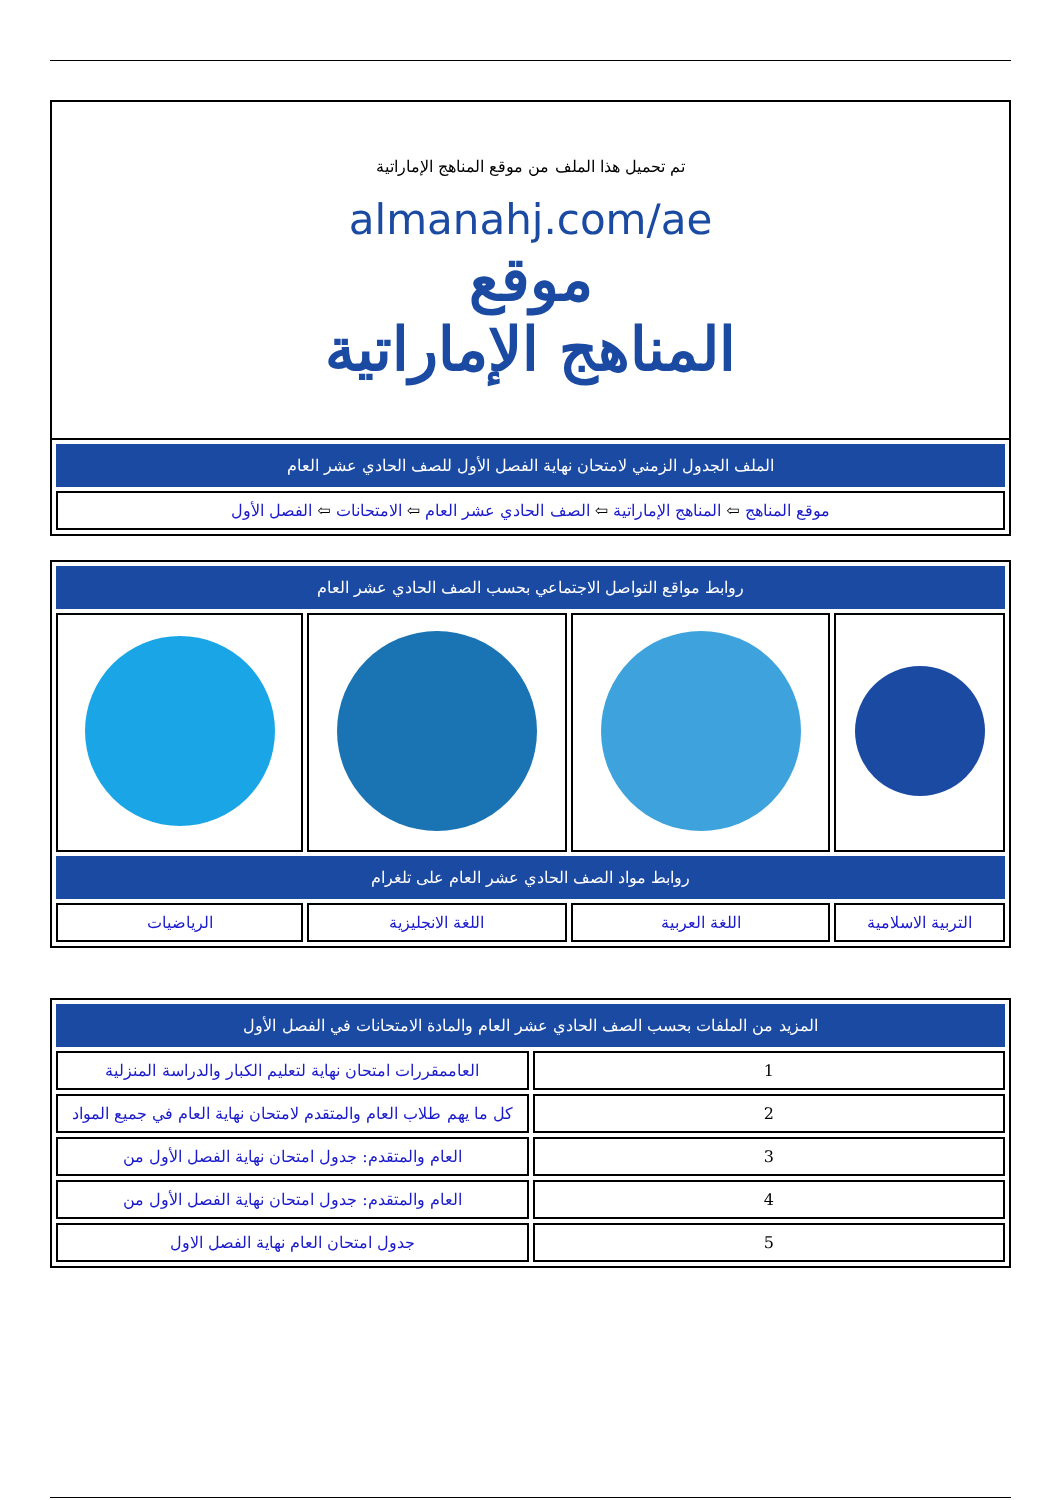| تم تحميل هذا الملف من موقع المناهج الإماراتية almanahj.com/ae موقع المناهج الإماراتية |
| الملف الجدول الزمني لامتحان نهاية الفصل الأول للصف الحادي عشر العام |
| موقع المناهج ⇦ المناهج الإماراتية ⇦ الصف الحادي عشر العام ⇦ الامتحانات ⇦ الفصل الأول |
| روابط مواقع التواصل الاجتماعي بحسب الصف الحادي عشر العام | | | |
| روابط مواد الصف الحادي عشر العام على تلغرام | | | |
| التربية الاسلامية | اللغة العربية | اللغة الانجليزية | الرياضيات |
| المزيد من الملفات بحسب الصف الحادي عشر العام والمادة الامتحانات في الفصل الأول | |
| 1 | العاممقررات امتحان نهاية لتعليم الكبار والدراسة المنزلية |
| 2 | كل ما يهم طلاب العام والمتقدم لامتحان نهاية العام في جميع المواد |
| 3 | العام والمتقدم: جدول امتحان نهاية الفصل الأول من |
| 4 | العام والمتقدم: جدول امتحان نهاية الفصل الأول من |
| 5 | جدول امتحان العام نهاية الفصل الاول |